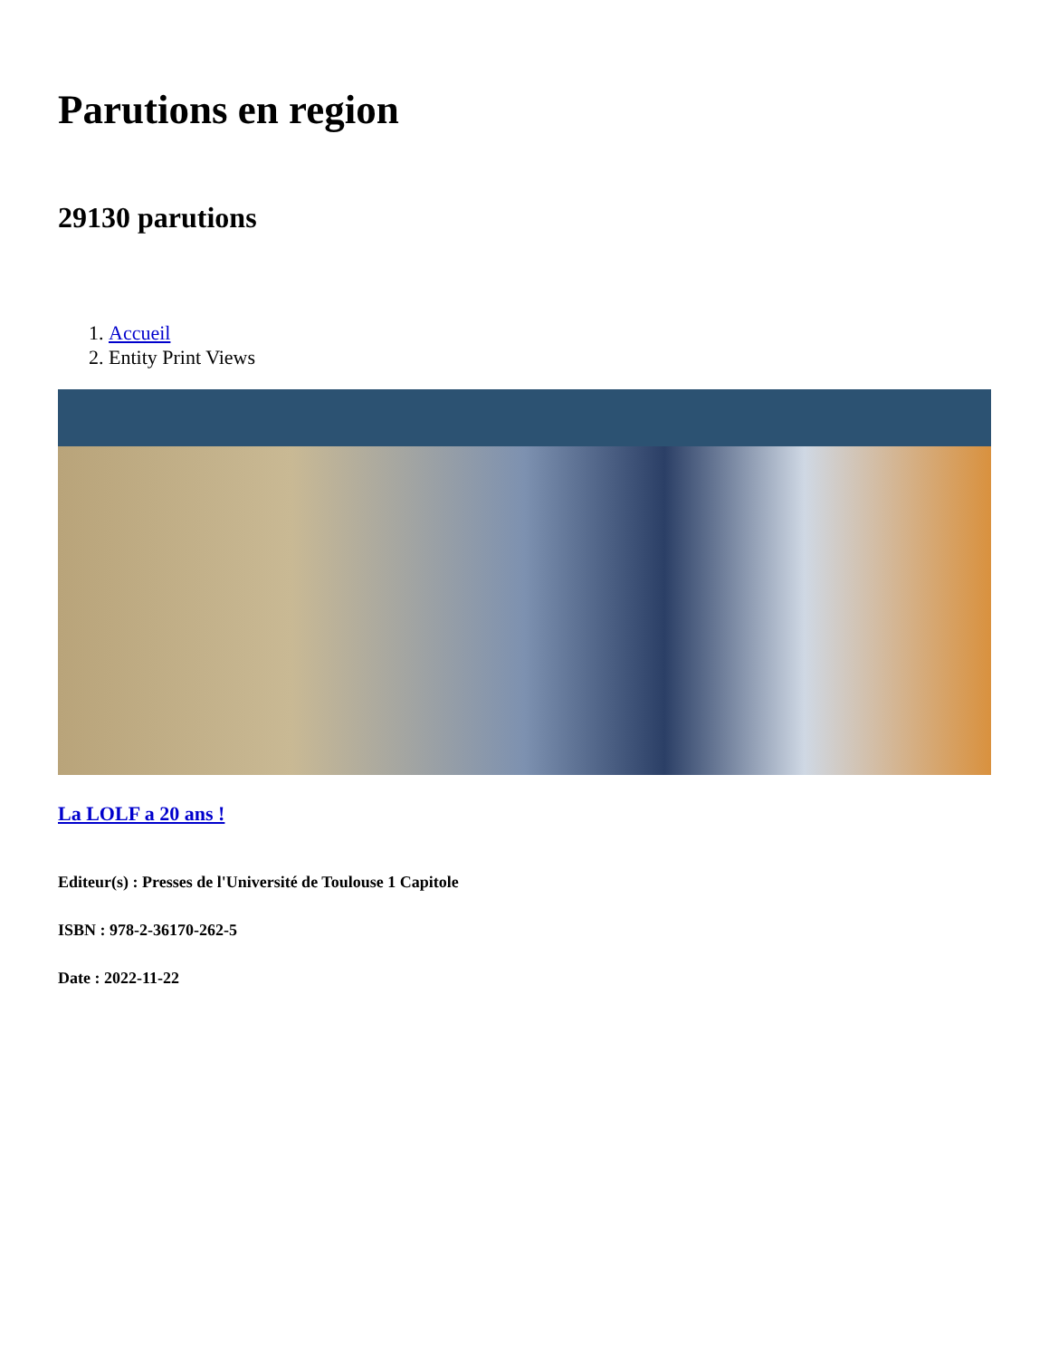Parutions en region
29130 parutions
1. Accueil
2. Entity Print Views
La LOLF a 20 ans !
Editeur(s) : Presses de l'Université de Toulouse 1 Capitole
ISBN : 978-2-36170-262-5
Date : 2022-11-22